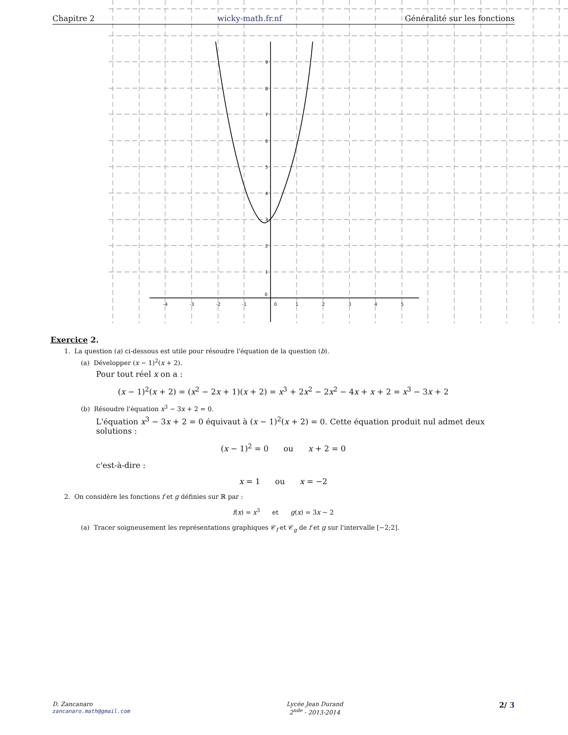-4
-3
-2
-1
0
1
2
3
4
5
0
1
2
3
4
5
6
7
8
9
Chapitre 2 wicky-math.fr.nf Généralité sur les fonctions
Exercice 2.
1. La question (a) ci-dessous est utile pour résoudre l'équation de la question (b).
(a) Développer (x − 1)<sup>2</sup>(x + 2).
Pour tout réel x on a :
(x − 1)<sup>2</sup>(x + 2) = (x<sup>2</sup> − 2x + 1)(x + 2) = x<sup>3</sup> + 2x<sup>2</sup> − 2x<sup>2</sup> − 4x + x + 2 = x<sup>3</sup> − 3x + 2
(b) Résoudre l'équation x<sup>3</sup> − 3x + 2 = 0.
L'équation x<sup>3</sup> − 3x + 2 = 0 équivaut à (x − 1)<sup>2</sup>(x + 2) = 0. Cette équation produit nul admet deux solutions :
(x − 1)<sup>2</sup> = 0 ou x + 2 = 0
c'est-à-dire :
x = 1 ou x = −2
2. On considère les fonctions f et g définies sur ℝ par :
f(x) = x<sup>3</sup> et g(x) = 3x − 2
(a) Tracer soigneusement les représentations graphiques 𝒞<sub>f</sub> et 𝒞<sub>g</sub> de f et g sur l'intervalle [−2;2].
D. Zancanaro
zancanaro.math@gmail.com
Lycée Jean Durand
2<sup>nde</sup> - 2013-2014
2/ 3